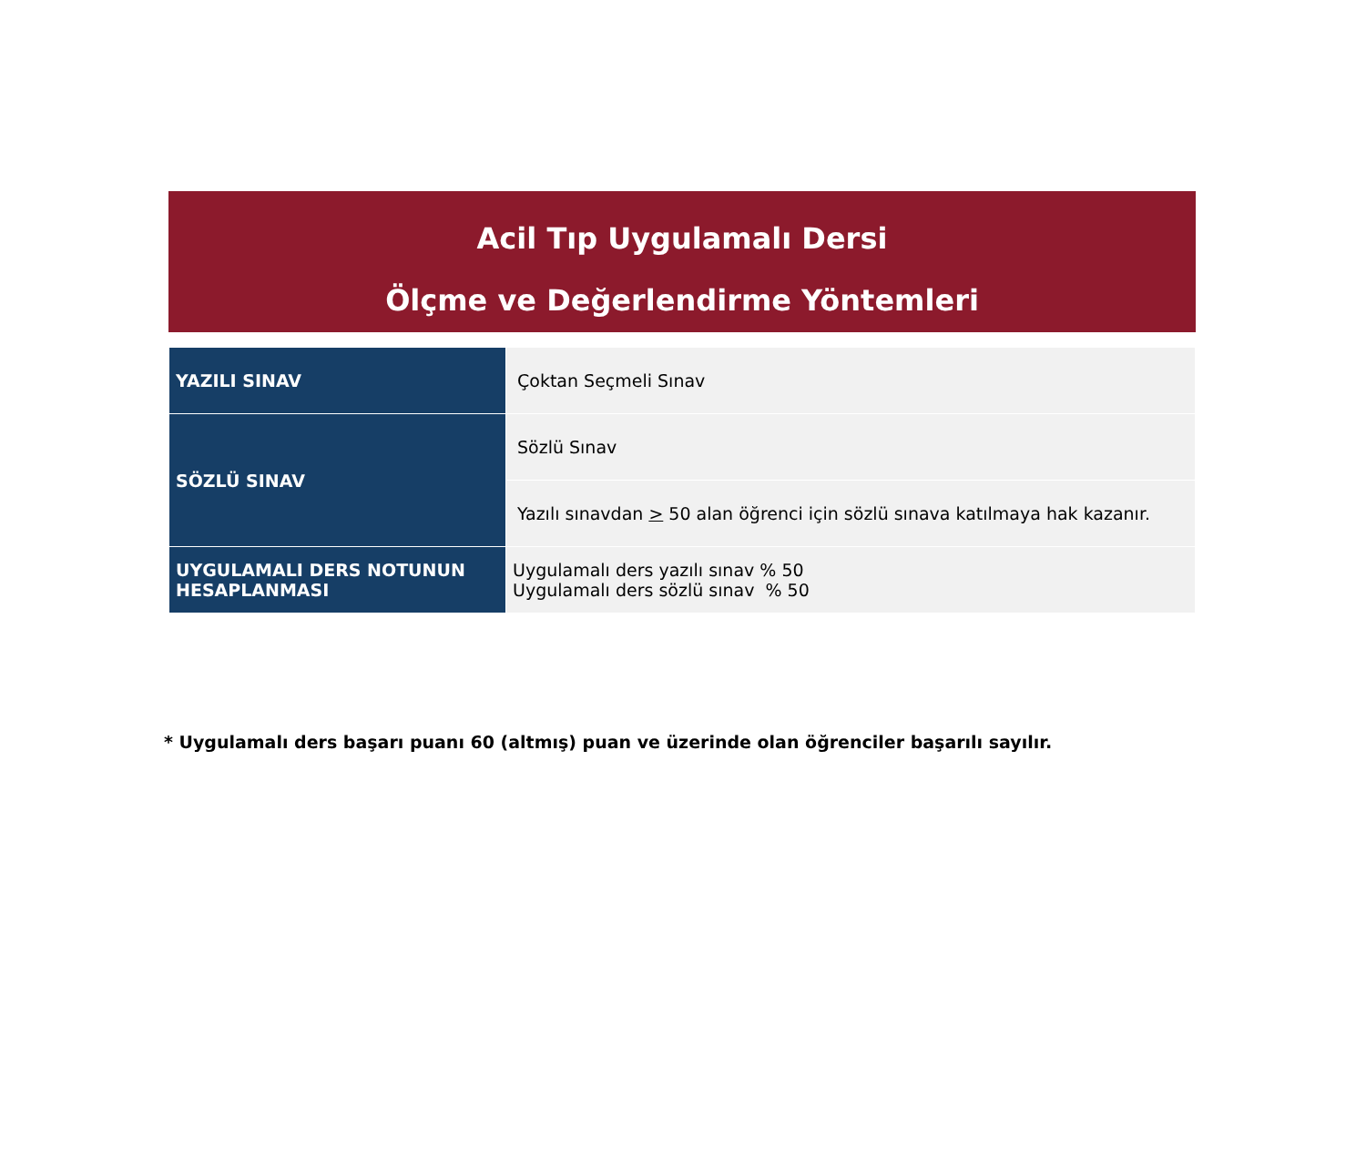Acil Tıp Uygulamalı Dersi
Ölçme ve Değerlendirme Yöntemleri
| YAZILI SINAV | Çoktan Seçmeli Sınav |
| SÖZLÜ SINAV | Sözlü Sınav |
| | Yazılı sınavdan > 50 alan öğrenci için sözlü sınava katılmaya hak kazanır. |
| UYGULAMALI DERS NOTUNUN HESAPLANMASI | Uygulamalı ders yazılı sınav % 50 Uygulamalı ders sözlü sınav % 50 |
* Uygulamalı ders başarı puanı 60 (altmış) puan ve üzerinde olan öğrenciler başarılı sayılır.